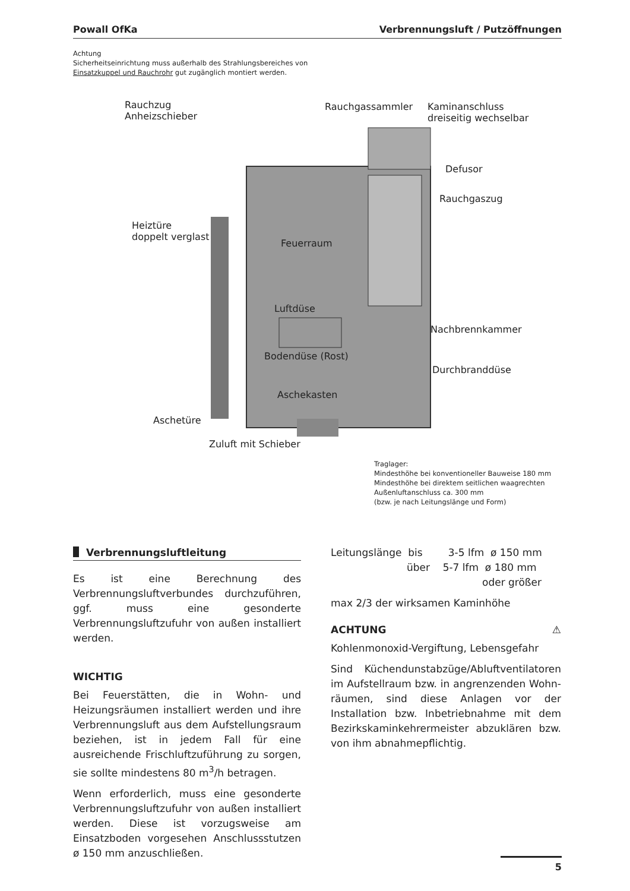Powall OfKa Verbrennungsluft / Putzöffnungen
Achtung
Sicherheitseinrichtung muss außerhalb des Strahlungsbereiches von
Einsatzkuppel und Rauchrohr gut zugänglich montiert werden.
Rauchzug
Anheizschieber
Rauchgassammler
Kaminanschluss
dreiseitig wechselbar
Defusor
Rauchgaszug
Heiztüre
doppelt verglast
Feuerraum
Luftdüse
Nachbrennkammer
Bodendüse (Rost)
Durchbranddüse
Aschekasten
Aschetüre
Zuluft mit Schieber
Traglager:
Mindesthöhe bei konventioneller Bauweise 180 mm
Mindesthöhe bei direktem seitlichen waagrechten
Außenluftanschluss ca. 300 mm
(bzw. je nach Leitungslänge und Form)
Verbrennungsluftleitung
Es ist eine Berechnung des Verbrennungsluft­verbundes durchzuführen, ggf. muss eine gesonderte Verbrennungsluftzufuhr von außen installiert werden.
WICHTIG
Bei Feuerstätten, die in Wohn- und Heizungs­räumen installiert werden und ihre Verbren­nungsluft aus dem Aufstellungsraum bezie­hen, ist in jedem Fall für eine ausreichende Fri­schluftzuführung zu sorgen, sie sollte minde­stens 80 m<sup>3</sup>/h betragen.
Wenn erforderlich, muss eine gesonderte Ver­brennungsluftzufuhr von außen installiert wer­den. Diese ist vorzugsweise am Einsatzboden vorgesehen Anschlussstutzen ø 150 mm anzu­schließen.
Leitungslänge bis 3-5 lfm ø 150 mm
über 5-7 lfm ø 180 mm
oder größer
max 2/3 der wirksamen Kaminhöhe
ACHTUNG ⚠
Kohlenmonoxid-Vergiftung, Lebensgefahr
Sind Küchendunstabzüge/Abluftventilatoren im Aufstellraum bzw. in angrenzenden Wohn­räumen, sind diese Anlagen vor der Installation bzw. Inbetriebnahme mit dem Bezirkskamin­kehrermeister abzuklären bzw. von ihm abnah­mepflichtig.
5